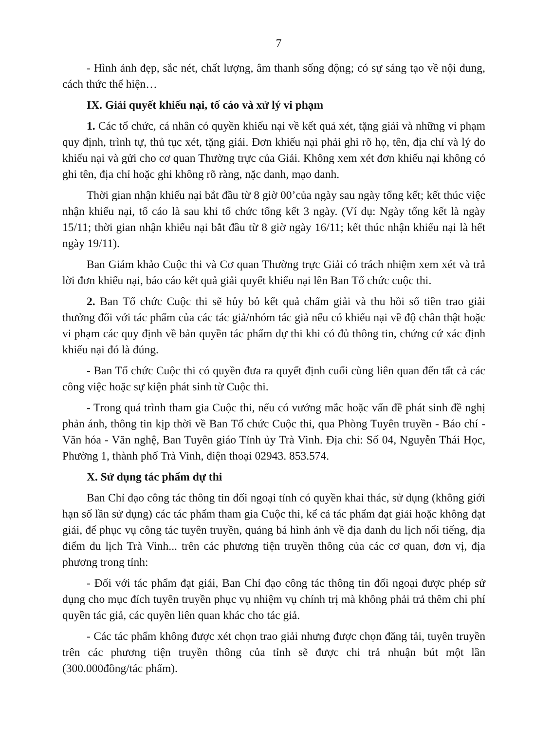7
- Hình ảnh đẹp, sắc nét, chất lượng, âm thanh sống động; có sự sáng tạo về nội dung, cách thức thể hiện…
IX. Giải quyết khiếu nại, tố cáo và xử lý vi phạm
1. Các tổ chức, cá nhân có quyền khiếu nại về kết quả xét, tặng giải và những vi phạm quy định, trình tự, thủ tục xét, tặng giải. Đơn khiếu nại phải ghi rõ họ, tên, địa chỉ và lý do khiếu nại và gửi cho cơ quan Thường trực của Giải. Không xem xét đơn khiếu nại không có ghi tên, địa chỉ hoặc ghi không rõ ràng, nặc danh, mạo danh.
Thời gian nhận khiếu nại bắt đầu từ 8 giờ 00’của ngày sau ngày tổng kết; kết thúc việc nhận khiếu nại, tố cáo là sau khi tổ chức tổng kết 3 ngày. (Ví dụ: Ngày tổng kết là ngày 15/11; thời gian nhận khiếu nại bắt đầu từ 8 giờ ngày 16/11; kết thúc nhận khiếu nại là hết ngày 19/11).
Ban Giám khảo Cuộc thi và Cơ quan Thường trực Giải có trách nhiệm xem xét và trả lời đơn khiếu nại, báo cáo kết quả giải quyết khiếu nại lên Ban Tổ chức cuộc thi.
2. Ban Tổ chức Cuộc thi sẽ hủy bỏ kết quả chấm giải và thu hồi số tiền trao giải thưởng đối với tác phẩm của các tác giả/nhóm tác giả nếu có khiếu nại về độ chân thật hoặc vi phạm các quy định về bản quyền tác phẩm dự thi khi có đủ thông tin, chứng cứ xác định khiếu nại đó là đúng.
- Ban Tổ chức Cuộc thi có quyền đưa ra quyết định cuối cùng liên quan đến tất cả các công việc hoặc sự kiện phát sinh từ Cuộc thi.
- Trong quá trình tham gia Cuộc thi, nếu có vướng mắc hoặc vấn đề phát sinh đề nghị phản ánh, thông tin kịp thời về Ban Tổ chức Cuộc thi, qua Phòng Tuyên truyền - Báo chí - Văn hóa - Văn nghệ, Ban Tuyên giáo Tỉnh ủy Trà Vinh. Địa chỉ: Số 04, Nguyễn Thái Học, Phường 1, thành phố Trà Vinh, điện thoại 02943. 853.574.
X. Sử dụng tác phẩm dự thi
Ban Chỉ đạo công tác thông tin đối ngoại tỉnh có quyền khai thác, sử dụng (không giới hạn số lần sử dụng) các tác phẩm tham gia Cuộc thi, kể cả tác phẩm đạt giải hoặc không đạt giải, để phục vụ công tác tuyên truyền, quảng bá hình ảnh về địa danh du lịch nổi tiếng, địa điểm du lịch Trà Vinh... trên các phương tiện truyền thông của các cơ quan, đơn vị, địa phương trong tỉnh:
- Đối với tác phẩm đạt giải, Ban Chỉ đạo công tác thông tin đối ngoại được phép sử dụng cho mục đích tuyên truyền phục vụ nhiệm vụ chính trị mà không phải trả thêm chi phí quyền tác giả, các quyền liên quan khác cho tác giả.
- Các tác phẩm không được xét chọn trao giải nhưng được chọn đăng tải, tuyên truyền trên các phương tiện truyền thông của tỉnh sẽ được chi trả nhuận bút một lần (300.000đồng/tác phẩm).